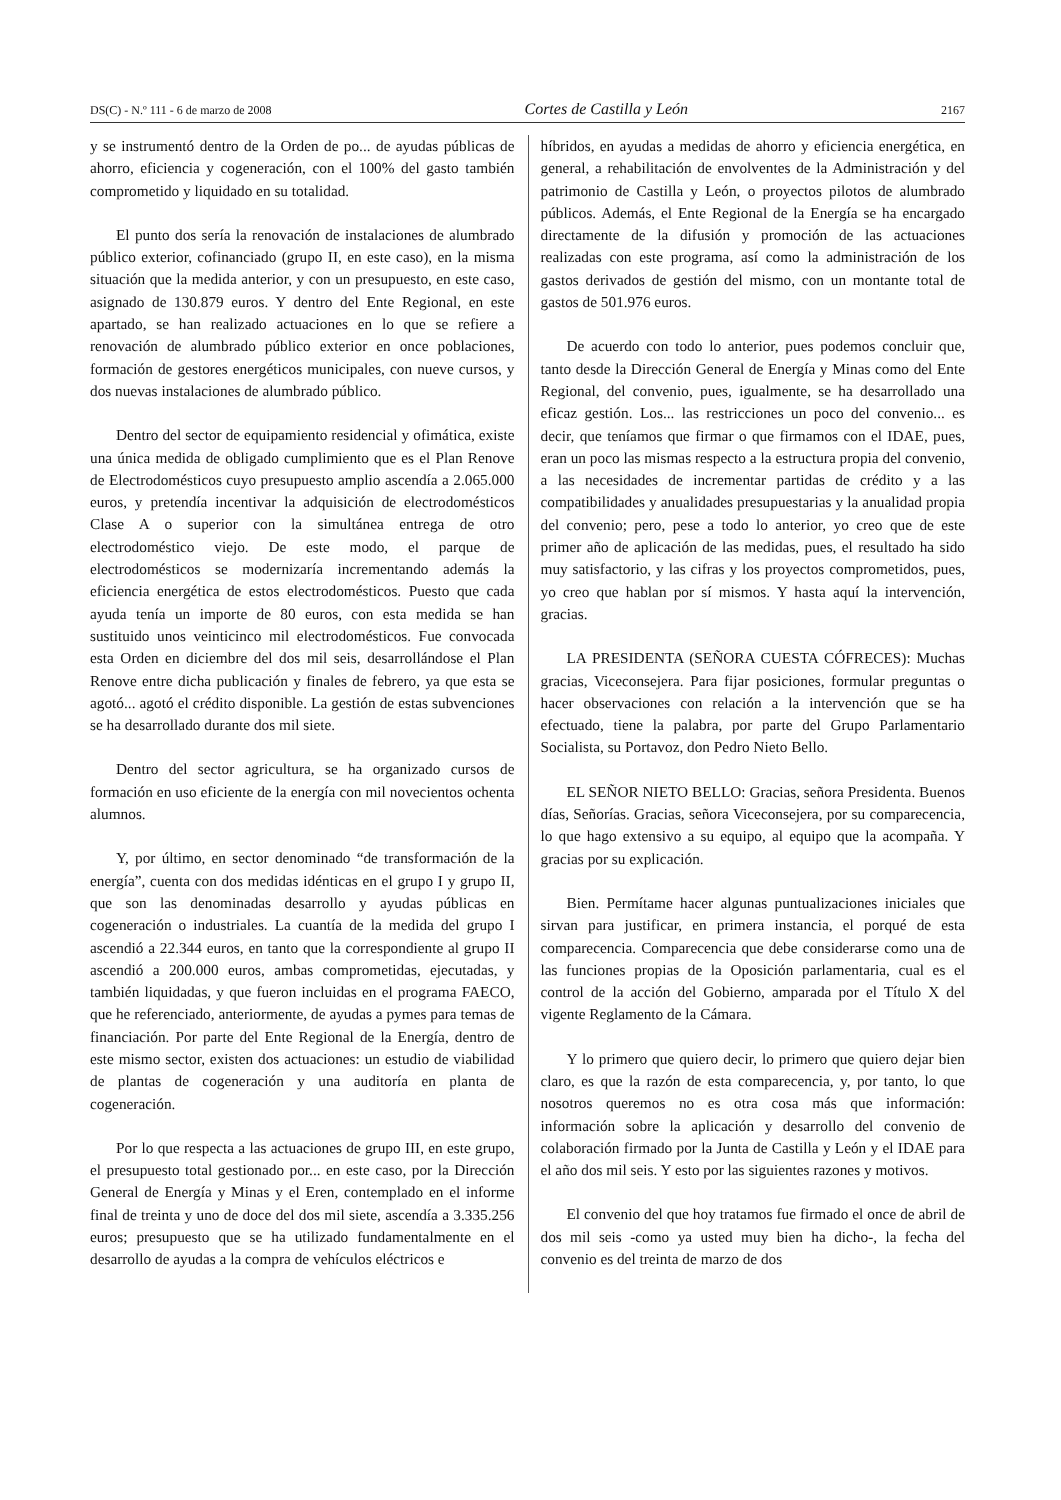DS(C) - N.º 111 - 6 de marzo de 2008 Cortes de Castilla y León 2167
y se instrumentó dentro de la Orden de po... de ayudas públicas de ahorro, eficiencia y cogeneración, con el 100% del gasto también comprometido y liquidado en su totalidad.
El punto dos sería la renovación de instalaciones de alumbrado público exterior, cofinanciado (grupo II, en este caso), en la misma situación que la medida anterior, y con un presupuesto, en este caso, asignado de 130.879 euros. Y dentro del Ente Regional, en este apartado, se han realizado actuaciones en lo que se refiere a renovación de alumbrado público exterior en once poblaciones, formación de gestores energéticos municipales, con nueve cursos, y dos nuevas instalaciones de alumbrado público.
Dentro del sector de equipamiento residencial y ofimática, existe una única medida de obligado cumplimiento que es el Plan Renove de Electrodomésticos cuyo presupuesto amplio ascendía a 2.065.000 euros, y pretendía incentivar la adquisición de electrodomésticos Clase A o superior con la simultánea entrega de otro electrodoméstico viejo. De este modo, el parque de electrodomésticos se modernizaría incrementando además la eficiencia energética de estos electrodomésticos. Puesto que cada ayuda tenía un importe de 80 euros, con esta medida se han sustituido unos veinticinco mil electrodomésticos. Fue convocada esta Orden en diciembre del dos mil seis, desarrollándose el Plan Renove entre dicha publicación y finales de febrero, ya que esta se agotó... agotó el crédito disponible. La gestión de estas subvenciones se ha desarrollado durante dos mil siete.
Dentro del sector agricultura, se ha organizado cursos de formación en uso eficiente de la energía con mil novecientos ochenta alumnos.
Y, por último, en sector denominado “de transformación de la energía”, cuenta con dos medidas idénticas en el grupo I y grupo II, que son las denominadas desarrollo y ayudas públicas en cogeneración o industriales. La cuantía de la medida del grupo I ascendió a 22.344 euros, en tanto que la correspondiente al grupo II ascendió a 200.000 euros, ambas comprometidas, ejecutadas, y también liquidadas, y que fueron incluidas en el programa FAECO, que he referenciado, anteriormente, de ayudas a pymes para temas de financiación. Por parte del Ente Regional de la Energía, dentro de este mismo sector, existen dos actuaciones: un estudio de viabilidad de plantas de cogeneración y una auditoría en planta de cogeneración.
Por lo que respecta a las actuaciones de grupo III, en este grupo, el presupuesto total gestionado por... en este caso, por la Dirección General de Energía y Minas y el Eren, contemplado en el informe final de treinta y uno de doce del dos mil siete, ascendía a 3.335.256 euros; presupuesto que se ha utilizado fundamentalmente en el desarrollo de ayudas a la compra de vehículos eléctricos e
híbridos, en ayudas a medidas de ahorro y eficiencia energética, en general, a rehabilitación de envolventes de la Administración y del patrimonio de Castilla y León, o proyectos pilotos de alumbrado públicos. Además, el Ente Regional de la Energía se ha encargado directamente de la difusión y promoción de las actuaciones realizadas con este programa, así como la administración de los gastos derivados de gestión del mismo, con un montante total de gastos de 501.976 euros.
De acuerdo con todo lo anterior, pues podemos concluir que, tanto desde la Dirección General de Energía y Minas como del Ente Regional, del convenio, pues, igualmente, se ha desarrollado una eficaz gestión. Los... las restricciones un poco del convenio... es decir, que teníamos que firmar o que firmamos con el IDAE, pues, eran un poco las mismas respecto a la estructura propia del convenio, a las necesidades de incrementar partidas de crédito y a las compatibilidades y anualidades presupuestarias y la anualidad propia del convenio; pero, pese a todo lo anterior, yo creo que de este primer año de aplicación de las medidas, pues, el resultado ha sido muy satisfactorio, y las cifras y los proyectos comprometidos, pues, yo creo que hablan por sí mismos. Y hasta aquí la intervención, gracias.
LA PRESIDENTA (SEÑORA CUESTA CÓFRECES): Muchas gracias, Viceconsejera. Para fijar posiciones, formular preguntas o hacer observaciones con relación a la intervención que se ha efectuado, tiene la palabra, por parte del Grupo Parlamentario Socialista, su Portavoz, don Pedro Nieto Bello.
EL SEÑOR NIETO BELLO: Gracias, señora Presidenta. Buenos días, Señorías. Gracias, señora Viceconsejera, por su comparecencia, lo que hago extensivo a su equipo, al equipo que la acompaña. Y gracias por su explicación.
Bien. Permítame hacer algunas puntualizaciones iniciales que sirvan para justificar, en primera instancia, el porqué de esta comparecencia. Comparecencia que debe considerarse como una de las funciones propias de la Oposición parlamentaria, cual es el control de la acción del Gobierno, amparada por el Título X del vigente Reglamento de la Cámara.
Y lo primero que quiero decir, lo primero que quiero dejar bien claro, es que la razón de esta comparecencia, y, por tanto, lo que nosotros queremos no es otra cosa más que información: información sobre la aplicación y desarrollo del convenio de colaboración firmado por la Junta de Castilla y León y el IDAE para el año dos mil seis. Y esto por las siguientes razones y motivos.
El convenio del que hoy tratamos fue firmado el once de abril de dos mil seis -como ya usted muy bien ha dicho-, la fecha del convenio es del treinta de marzo de dos